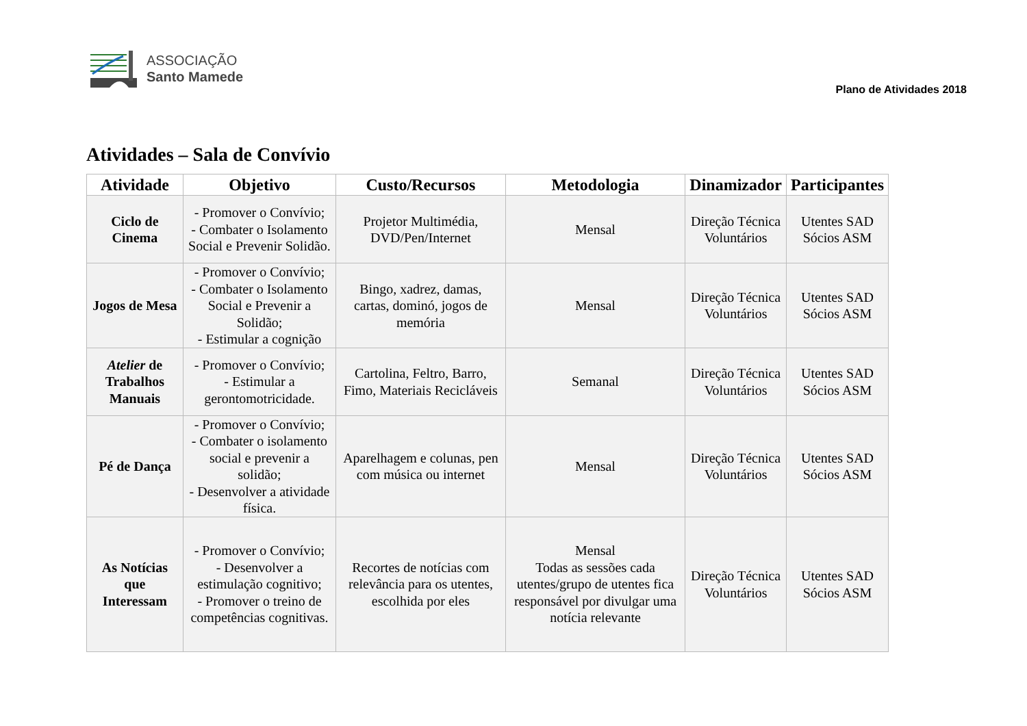ASSOCIAÇÃO
Santo Mamede
Plano de Atividades 2018
Atividades – Sala de Convívio
| Atividade | Objetivo | Custo/Recursos | Metodologia | Dinamizador | Participantes |
| --- | --- | --- | --- | --- | --- |
| Ciclo de Cinema | - Promover o Convívio; - Combater o Isolamento Social e Prevenir Solidão. | Projetor Multimédia, DVD/Pen/Internet | Mensal | Direção Técnica Voluntários | Utentes SAD Sócios ASM |
| Jogos de Mesa | - Promover o Convívio; - Combater o Isolamento Social e Prevenir a Solidão; - Estimular a cognição | Bingo, xadrez, damas, cartas, dominó, jogos de memória | Mensal | Direção Técnica Voluntários | Utentes SAD Sócios ASM |
| Atelier de Trabalhos Manuais | - Promover o Convívio; - Estimular a gerontomotricidade. | Cartolina, Feltro, Barro, Fimo, Materiais Recicláveis | Semanal | Direção Técnica Voluntários | Utentes SAD Sócios ASM |
| Pé de Dança | - Promover o Convívio; - Combater o isolamento social e prevenir a solidão; - Desenvolver a atividade física. | Aparelhagem e colunas, pen com música ou internet | Mensal | Direção Técnica Voluntários | Utentes SAD Sócios ASM |
| As Notícias que Interessam | - Promover o Convívio; - Desenvolver a estimulação cognitivo; - Promover o treino de competências cognitivas. | Recortes de notícias com relevância para os utentes, escolhida por eles | Mensal Todas as sessões cada utentes/grupo de utentes fica responsável por divulgar uma notícia relevante | Direção Técnica Voluntários | Utentes SAD Sócios ASM |